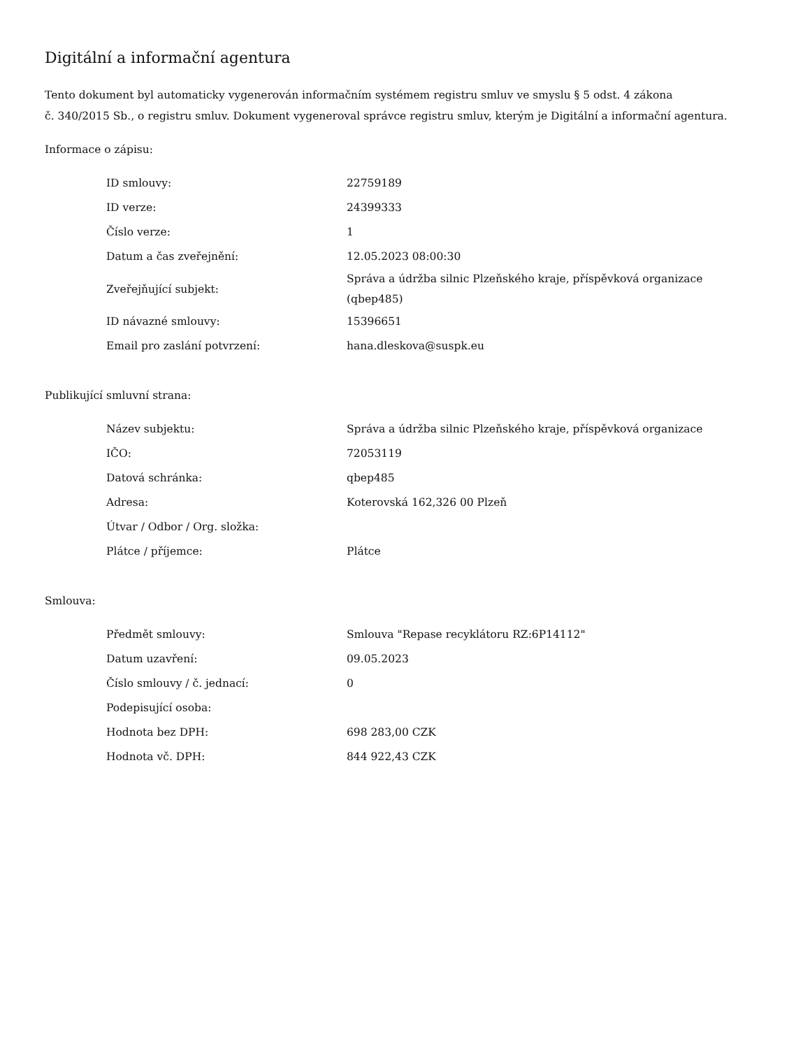Digitální a informační agentura
Tento dokument byl automaticky vygenerován informačním systémem registru smluv ve smyslu § 5 odst. 4 zákona
č. 340/2015 Sb., o registru smluv. Dokument vygeneroval správce registru smluv, kterým je Digitální a informační agentura.
Informace o zápisu:
| ID smlouvy: | 22759189 |
| ID verze: | 24399333 |
| Číslo verze: | 1 |
| Datum a čas zveřejnění: | 12.05.2023 08:00:30 |
| Zveřejňující subjekt: | Správa a údržba silnic Plzeňského kraje, příspěvková organizace (qbep485) |
| ID návazné smlouvy: | 15396651 |
| Email pro zaslání potvrzení: | hana.dleskova@suspk.eu |
Publikující smluvní strana:
| Název subjektu: | Správa a údržba silnic Plzeňského kraje, příspěvková organizace |
| IČO: | 72053119 |
| Datová schránka: | qbep485 |
| Adresa: | Koterovská 162,326 00 Plzeň |
| Útvar / Odbor / Org. složka: | |
| Plátce / příjemce: | Plátce |
Smlouva:
| Předmět smlouvy: | Smlouva "Repase recyklátoru RZ:6P14112" |
| Datum uzavření: | 09.05.2023 |
| Číslo smlouvy / č. jednací: | 0 |
| Podepisující osoba: | |
| Hodnota bez DPH: | 698 283,00 CZK |
| Hodnota vč. DPH: | 844 922,43 CZK |